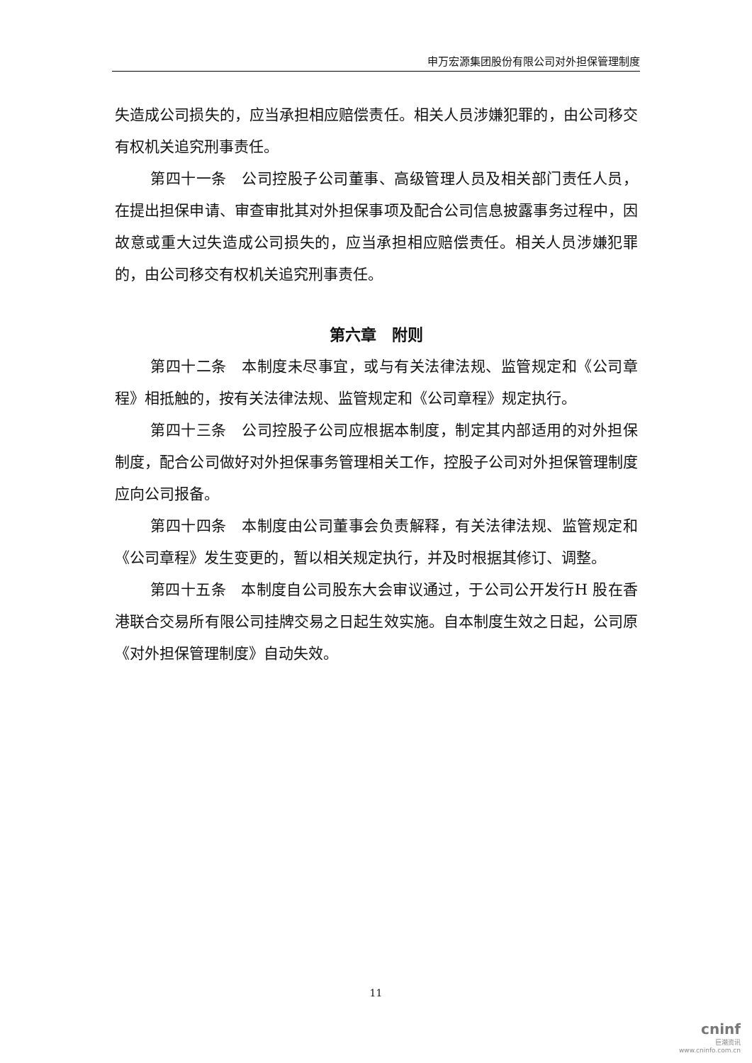申万宏源集团股份有限公司对外担保管理制度
失造成公司损失的，应当承担相应赔偿责任。相关人员涉嫌犯罪的，由公司移交有权机关追究刑事责任。
第四十一条　公司控股子公司董事、高级管理人员及相关部门责任人员，在提出担保申请、审查审批其对外担保事项及配合公司信息披露事务过程中，因故意或重大过失造成公司损失的，应当承担相应赔偿责任。相关人员涉嫌犯罪的，由公司移交有权机关追究刑事责任。
第六章　附则
第四十二条　本制度未尽事宜，或与有关法律法规、监管规定和《公司章程》相抵触的，按有关法律法规、监管规定和《公司章程》规定执行。
第四十三条　公司控股子公司应根据本制度，制定其内部适用的对外担保制度，配合公司做好对外担保事务管理相关工作，控股子公司对外担保管理制度应向公司报备。
第四十四条　本制度由公司董事会负责解释，有关法律法规、监管规定和《公司章程》发生变更的，暂以相关规定执行，并及时根据其修订、调整。
第四十五条　本制度自公司股东大会审议通过，于公司公开发行H 股在香港联合交易所有限公司挂牌交易之日起生效实施。自本制度生效之日起，公司原《对外担保管理制度》自动失效。
11
cninf
巨潮资讯
www.cninfo.com.cn